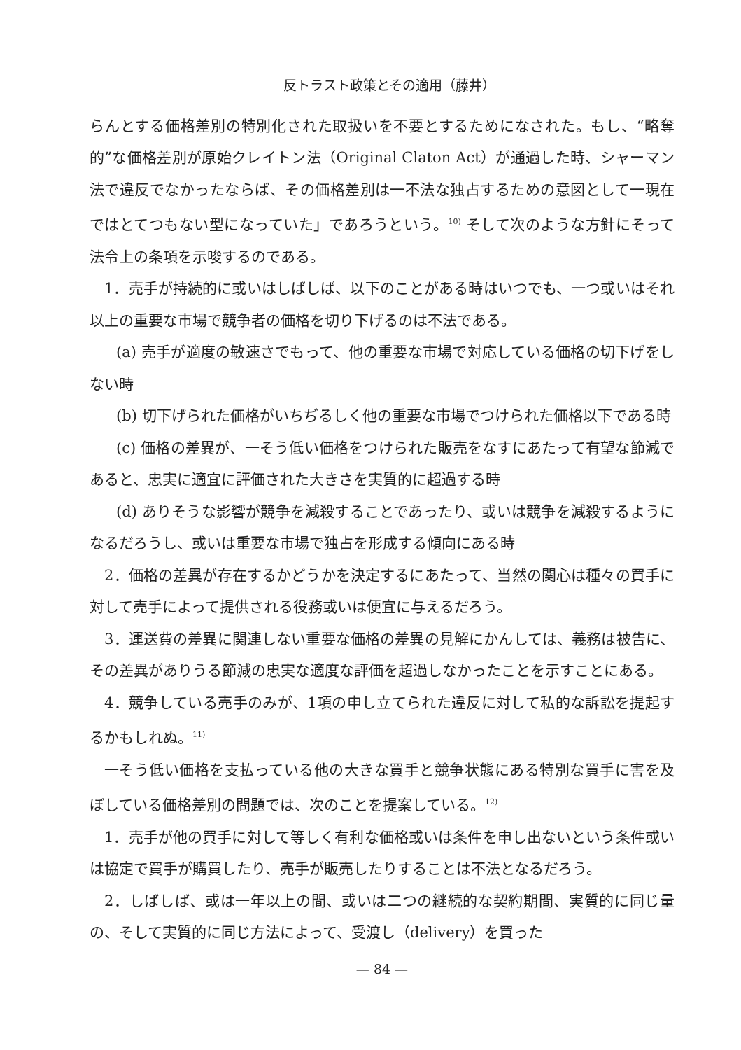反トラスト政策とその適用（藤井）
らんとする価格差別の特別化された取扱いを不要とするためになされた。もし、“略奪的”な価格差別が原始クレイトン法（Original Claton Act）が通過した時、シャーマン法で違反でなかったならば、その価格差別は一不法な独占するための意図として一現在ではとてつもない型になっていた」であろうという。<sup>10)</sup> そして次のような方針にそって法令上の条項を示唆するのである。
1．売手が持続的に或いはしばしば、以下のことがある時はいつでも、一つ或いはそれ以上の重要な市場で競争者の価格を切り下げるのは不法である。
(a) 売手が適度の敏速さでもって、他の重要な市場で対応している価格の切下げをしない時
(b) 切下げられた価格がいちぢるしく他の重要な市場でつけられた価格以下である時
(c) 価格の差異が、一そう低い価格をつけられた販売をなすにあたって有望な節減であると、忠実に適宜に評価された大きさを実質的に超過する時
(d) ありそうな影響が競争を減殺することであったり、或いは競争を減殺するようになるだろうし、或いは重要な市場で独占を形成する傾向にある時
2．価格の差異が存在するかどうかを決定するにあたって、当然の関心は種々の買手に対して売手によって提供される役務或いは便宜に与えるだろう。
3．運送費の差異に関連しない重要な価格の差異の見解にかんしては、義務は被告に、その差異がありうる節減の忠実な適度な評価を超過しなかったことを示すことにある。
4．競争している売手のみが、1項の申し立てられた違反に対して私的な訴訟を提起するかもしれぬ。<sup>11)</sup>
一そう低い価格を支払っている他の大きな買手と競争状態にある特別な買手に害を及ぼしている価格差別の問題では、次のことを提案している。<sup>12)</sup>
1．売手が他の買手に対して等しく有利な価格或いは条件を申し出ないという条件或いは協定で買手が購買したり、売手が販売したりすることは不法となるだろう。
2．しばしば、或は一年以上の間、或いは二つの継続的な契約期間、実質的に同じ量の、そして実質的に同じ方法によって、受渡し（delivery）を買った
— 84 —